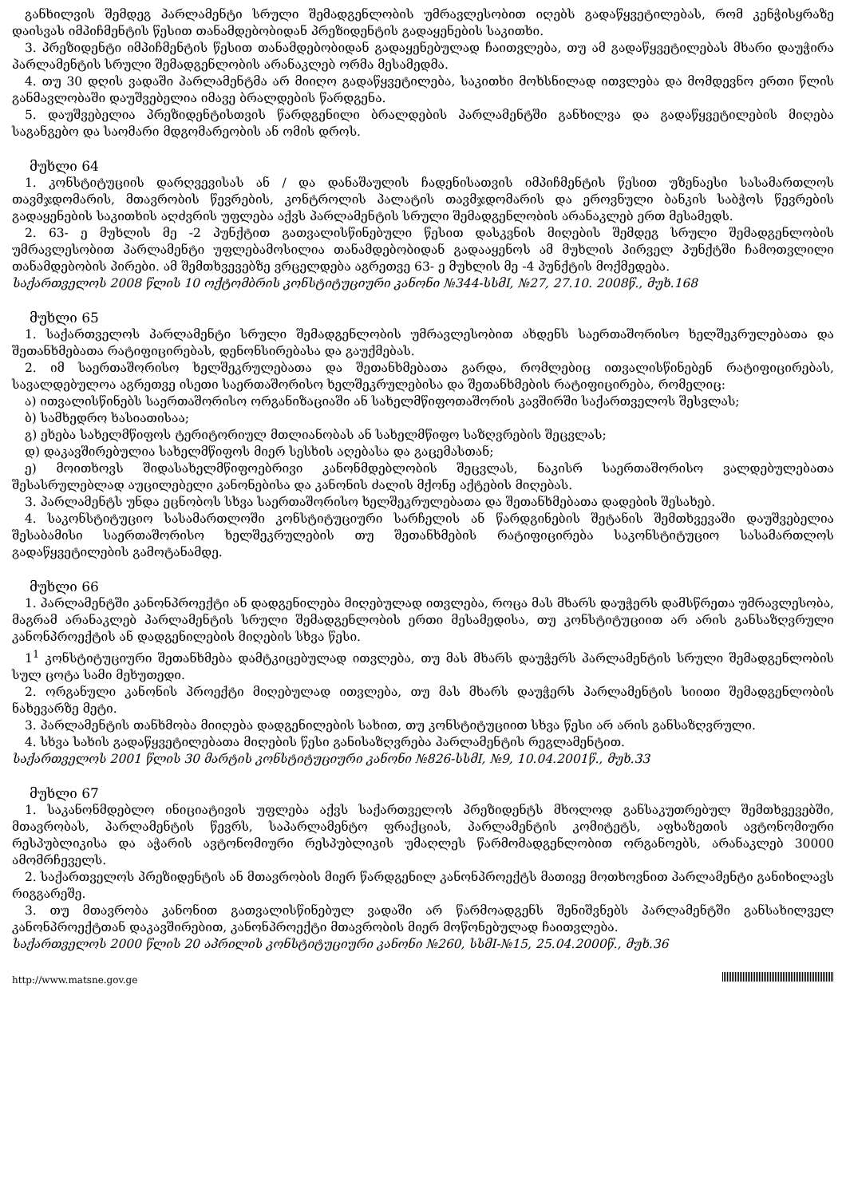განხილვის შემდეგ პარლამენტი სრული შემადგენლობის უმრავლესობით იღებს გადაწყვეტილებას, რომ კენჭისყრაზე დაისვას იმპიჩმენტის წესით თანამდებობიდან პრეზიდენტის გადაყენების საკითხი.
3. პრეზიდენტი იმპიჩმენტის წესით თანამდებობიდან გადაყენებულად ჩაითვლება, თუ ამ გადაწყვეტილებას მხარი დაუჭირა პარლამენტის სრული შემადგენლობის არანაკლებ ორმა მესამედმა.
4. თუ 30 დღის ვადაში პარლამენტმა არ მიიღო გადაწყვეტილება, საკითხი მოხსნილად ითვლება და მომდევნო ერთი წლის განმავლობაში დაუშვებელია იმავე ბრალდების წარდგენა.
5. დაუშვებელია პრეზიდენტისთვის წარდგენილი ბრალდების პარლამენტში განხილვა და გადაწყვეტილების მიღება საგანგებო და საომარი მდგომარეობის ან ომის დროს.
მუხლი 64
1. კონსტიტუციის დარღვევისას ან / და დანაშაულის ჩადენისათვის იმპიჩმენტის წესით უზენაესი სასამართლოს თავმჯდომარის, მთავრობის წევრების, კონტროლის პალატის თავმჯდომარის და ეროვნული ბანკის საბჭოს წევრების გადაყენების საკითხის აღძვრის უფლება აქვს პარლამენტის სრული შემადგენლობის არანაკლებ ერთ მესამედს.
2. 63- ე მუხლის მე -2 პუნქტით გათვალისწინებული წესით დასკვნის მიღების შემდეგ სრული შემადგენლობის უმრავლესობით პარლამენტი უფლებამოსილია თანამდებობიდან გადააყენოს ამ მუხლის პირველ პუნქტში ჩამოთვლილი თანამდებობის პირები. ამ შემთხვევებზე ვრცელდება აგრეთვე 63- ე მუხლის მე -4 პუნქტის მოქმედება.
საქართველოს 2008 წლის 10 ოქტომბრის კონსტიტუციური კანონი №344-სსმI, №27, 27.10. 2008წ., მუხ.168
მუხლი 65
1. საქართველოს პარლამენტი სრული შემადგენლობის უმრავლესობით ახდენს საერთაშორისო ხელშეკრულებათა და შეთანხმებათა რატიფიცირებას, დენონსირებასა და გაუქმებას.
2. იმ საერთაშორისო ხელშეკრულებათა და შეთანხმებათა გარდა, რომლებიც ითვალისწინებენ რატიფიცირებას, სავალდებულოა აგრეთვე ისეთი საერთაშორისო ხელშეკრულებისა და შეთანხმების რატიფიცირება, რომელიც:
ა) ითვალისწინებს საერთაშორისო ორგანიზაციაში ან სახელმწიფოთაშორის კავშირში საქართველოს შესვლას;
ბ) სამხედრო ხასიათისაა;
გ) ეხება სახელმწიფოს ტერიტორიულ მთლიანობას ან სახელმწიფო საზღვრების შეცვლას;
დ) დაკავშირებულია სახელმწიფოს მიერ სესხის აღებასა და გაცემასთან;
ე) მოითხოვს შიდასახელმწიფოებრივი კანონმდებლობის შეცვლას, ნაკისრ საერთაშორისო ვალდებულებათა შესასრულებლად აუცილებელი კანონებისა და კანონის ძალის მქონე აქტების მიღებას.
3. პარლამენტს უნდა ეცნობოს სხვა საერთაშორისო ხელშეკრულებათა და შეთანხმებათა დადების შესახებ.
4. საკონსტიტუციო სასამართლოში კონსტიტუციური სარჩელის ან წარდგინების შეტანის შემთხვევაში დაუშვებელია შესაბამისი საერთაშორისო ხელშეკრულების თუ შეთანხმების რატიფიცირება საკონსტიტუციო სასამართლოს გადაწყვეტილების გამოტანამდე.
მუხლი 66
1. პარლამენტში კანონპროექტი ან დადგენილება მიღებულად ითვლება, როცა მას მხარს დაუჭერს დამსწრეთა უმრავლესობა, მაგრამ არანაკლებ პარლამენტის სრული შემადგენლობის ერთი მესამედისა, თუ კონსტიტუციით არ არის განსაზღვრული კანონპროექტის ან დადგენილების მიღების სხვა წესი.
1<sup>1</sup> კონსტიტუციური შეთანხმება დამტკიცებულად ითვლება, თუ მას მხარს დაუჭერს პარლამენტის სრული შემადგენლობის სულ ცოტა სამი მეხუთედი.
2. ორგანული კანონის პროექტი მიღებულად ითვლება, თუ მას მხარს დაუჭერს პარლამენტის სიითი შემადგენლობის ნახევარზე მეტი.
3. პარლამენტის თანხმობა მიიღება დადგენილების სახით, თუ კონსტიტუციით სხვა წესი არ არის განსაზღვრული.
4. სხვა სახის გადაწყვეტილებათა მიღების წესი განისაზღვრება პარლამენტის რეგლამენტით.
საქართველოს 2001 წლის 30 მარტის კონსტიტუციური კანონი №826-სსმI, №9, 10.04.2001წ., მუხ.33
მუხლი 67
1. საკანონმდებლო ინიციატივის უფლება აქვს საქართველოს პრეზიდენტს მხოლოდ განსაკუთრებულ შემთხვევებში, მთავრობას, პარლამენტის წევრს, საპარლამენტო ფრაქციას, პარლამენტის კომიტეტს, აფხაზეთის ავტონომიური რესპუბლიკისა და აჭარის ავტონომიური რესპუბლიკის უმაღლეს წარმომადგენლობით ორგანოებს, არანაკლებ 30000 ამომრჩეველს.
2. საქართველოს პრეზიდენტის ან მთავრობის მიერ წარდგენილ კანონპროექტს მათივე მოთხოვნით პარლამენტი განიხილავს რიგგარეშე.
3. თუ მთავრობა კანონით გათვალისწინებულ ვადაში არ წარმოადგენს შენიშვნებს პარლამენტში განსახილველ კანონპროექტთან დაკავშირებით, კანონპროექტი მთავრობის მიერ მოწონებულად ჩაითვლება.
საქართველოს 2000 წლის 20 აპრილის კონსტიტუციური კანონი №260, სსმI-№15, 25.04.2000წ., მუხ.36
http://www.matsne.gov.ge